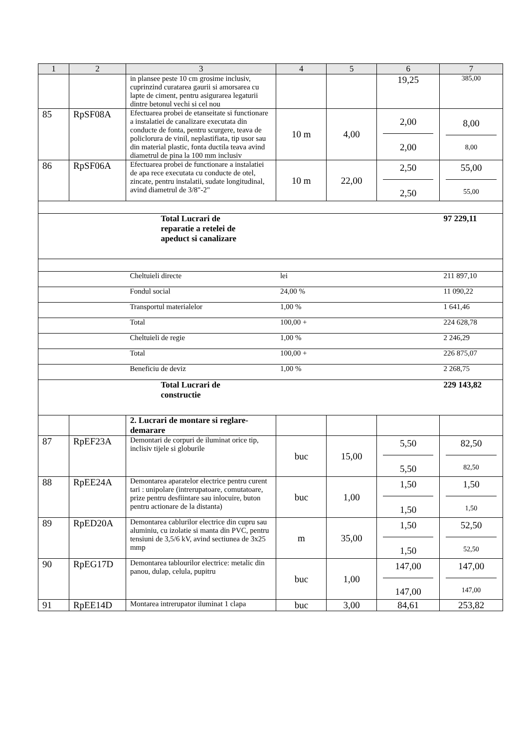| 1 | 2 | 3 | 4 | 5 | 6 | 7 |
| --- | --- | --- | --- | --- | --- | --- |
| | | in plansee peste 10 cm grosime inclusiv, cuprinzind curatarea gaurii si amorsarea cu lapte de ciment, pentru asigurarea legaturii dintre betonul vechi si cel nou | | | 19,25 | 385,00 |
| 85 | RpSF08A | Efectuarea probei de etanseitate si functionare a instalatiei de canalizare executata din conducte de fonta, pentru scurgere, teava de policlorura de vinil, neplastifiata, tip usor sau din material plastic, fonta ductila teava avind diametrul de pina la 100 mm inclusiv | 10 m | 4,00 | 2,00 2,00 | 8,00 8,00 |
| 86 | RpSF06A | Efectuarea probei de functionare a instalatiei de apa rece executata cu conducte de otel, zincate, pentru instalatii, sudate longitudinal, avind diametrul de 3/8"-2" | 10 m | 22,00 | 2,50 2,50 | 55,00 55,00 |
| | | Total Lucrari de reparatie a retelei de apeduct si canalizare | | | | 97 229,11 |
| | | Cheltuieli directe | lei | | | 211 897,10 |
| | | Fondul social | 24,00 % | | | 11 090,22 |
| | | Transportul materialelor | 1,00 % | | | 1 641,46 |
| | | Total | 100,00 + | | | 224 628,78 |
| | | Cheltuieli de regie | 1,00 % | | | 2 246,29 |
| | | Total | 100,00 + | | | 226 875,07 |
| | | Beneficiu de deviz | 1,00 % | | | 2 268,75 |
| | | Total Lucrari de constructie | | | | 229 143,82 |
| | | 2. Lucrari de montare si reglare-demarare | | | | |
| 87 | RpEF23A | Demontari de corpuri de iluminat orice tip, inclisiv tijele si globurile | buc | 15,00 | 5,50 5,50 | 82,50 82,50 |
| 88 | RpEE24A | Demontarea aparatelor electrice pentru curent tari : unipolare (intrerupatoare, comutatoare, prize pentru desfiintare sau inlocuire, buton pentru actionare de la distanta) | buc | 1,00 | 1,50 1,50 | 1,50 1,50 |
| 89 | RpED20A | Demontarea cablurilor electrice din cupru sau aluminiu, cu izolatie si manta din PVC, pentru tensiuni de 3,5/6 kV, avind sectiunea de 3x25 mmp | m | 35,00 | 1,50 1,50 | 52,50 52,50 |
| 90 | RpEG17D | Demontarea tablourilor electrice: metalic din panou, dulap, celula, pupitru | buc | 1,00 | 147,00 147,00 | 147,00 147,00 |
| 91 | RpEE14D | Montarea intrerupator iluminat 1 clapa | buc | 3,00 | 84,61 | 253,82 |